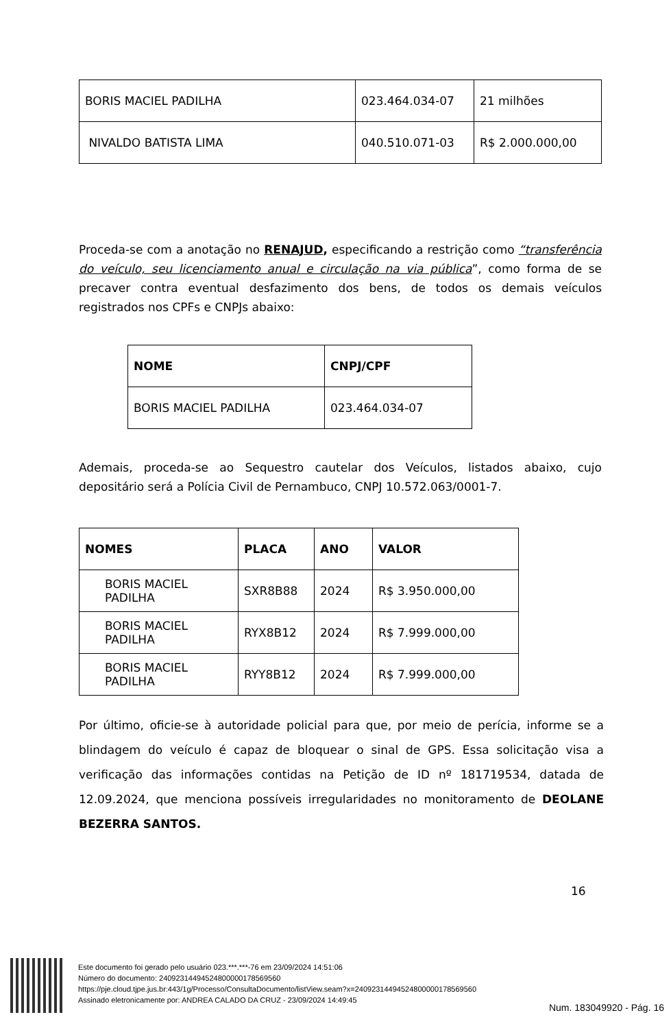| BORIS MACIEL PADILHA | 023.464.034-07 | 21 milhões |
| NIVALDO BATISTA LIMA | 040.510.071-03 | R$ 2.000.000,00 |
Proceda-se com a anotação no RENAJUD, especificando a restrição como “transferência do veículo, seu licenciamento anual e circulação na via pública”, como forma de se precaver contra eventual desfazimento dos bens, de todos os demais veículos registrados nos CPFs e CNPJs abaixo:
| NOME | CNPJ/CPF |
| BORIS MACIEL PADILHA | 023.464.034-07 |
Ademais, proceda-se ao Sequestro cautelar dos Veículos, listados abaixo, cujo depositário será a Polícia Civil de Pernambuco, CNPJ 10.572.063/0001-7.
| NOMES | PLACA | ANO | VALOR |
| BORIS MACIEL PADILHA | SXR8B88 | 2024 | R$ 3.950.000,00 |
| BORIS MACIEL PADILHA | RYX8B12 | 2024 | R$ 7.999.000,00 |
| BORIS MACIEL PADILHA | RYY8B12 | 2024 | R$ 7.999.000,00 |
Por último, oficie-se à autoridade policial para que, por meio de perícia, informe se a blindagem do veículo é capaz de bloquear o sinal de GPS. Essa solicitação visa a verificação das informações contidas na Petição de ID nº 181719534, datada de 12.09.2024, que menciona possíveis irregularidades no monitoramento de DEOLANE BEZERRA SANTOS.
16
Este documento foi gerado pelo usuário 023.***.***-76 em 23/09/2024 14:51:06
Número do documento: 24092314494524800000178569560
https://pje.cloud.tjpe.jus.br:443/1g/Processo/ConsultaDocumento/listView.seam?x=24092314494524800000178569560
Assinado eletronicamente por: ANDREA CALADO DA CRUZ - 23/09/2024 14:49:45
Num. 183049920 - Pág. 16